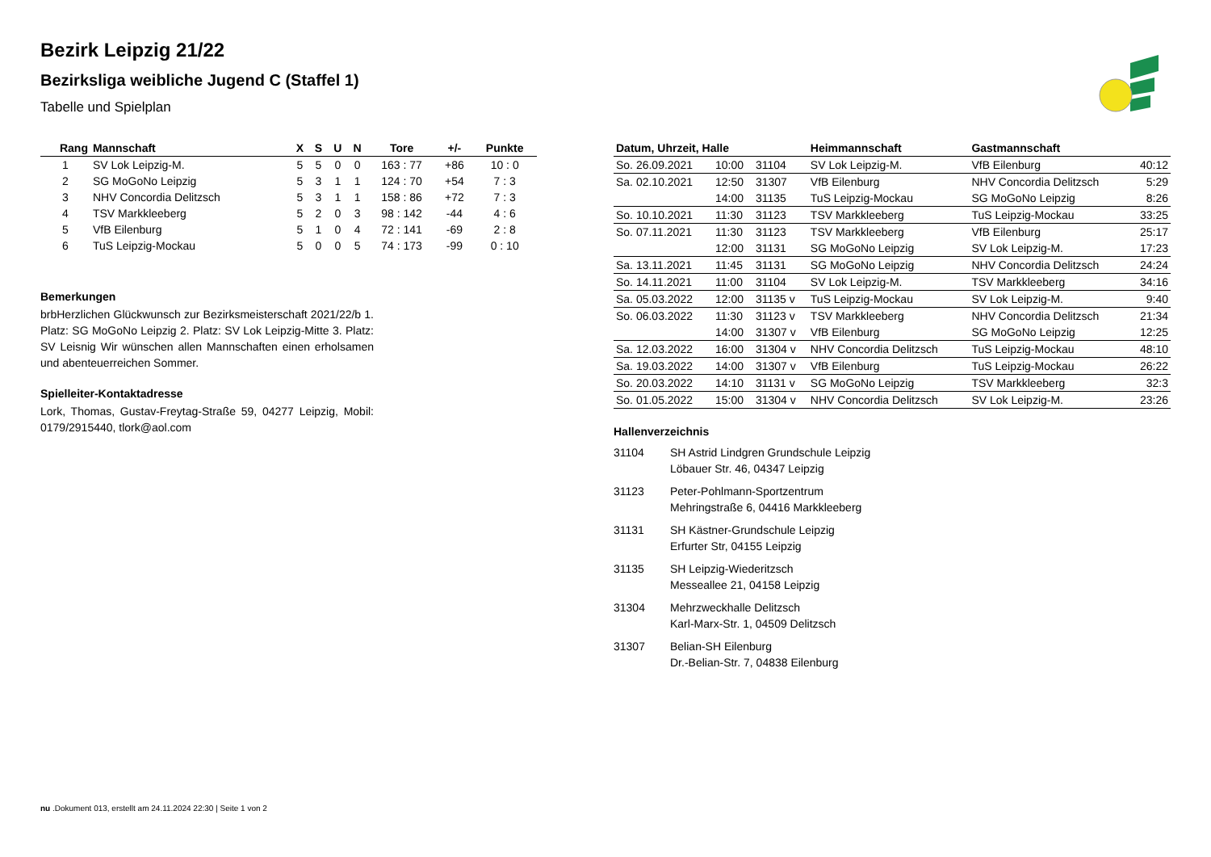Bezirk Leipzig 21/22
Bezirksliga weibliche Jugend C (Staffel 1)
Tabelle und Spielplan
| Rang | Mannschaft | X | S | U | N | Tore | +/- | Punkte |
| --- | --- | --- | --- | --- | --- | --- | --- | --- |
| 1 | SV Lok Leipzig-M. | 5 | 5 | 0 | 0 | 163 : 77 | +86 | 10 : 0 |
| 2 | SG MoGoNo Leipzig | 5 | 3 | 1 | 1 | 124 : 70 | +54 | 7 : 3 |
| 3 | NHV Concordia Delitzsch | 5 | 3 | 1 | 1 | 158 : 86 | +72 | 7 : 3 |
| 4 | TSV Markkleeberg | 5 | 2 | 0 | 3 | 98 : 142 | -44 | 4 : 6 |
| 5 | VfB Eilenburg | 5 | 1 | 0 | 4 | 72 : 141 | -69 | 2 : 8 |
| 6 | TuS Leipzig-Mockau | 5 | 0 | 0 | 5 | 74 : 173 | -99 | 0 : 10 |
Bemerkungen
brbHerzlichen Glückwunsch zur Bezirksmeisterschaft 2021/22/b 1. Platz: SG MoGoNo Leipzig 2. Platz: SV Lok Leipzig-Mitte 3. Platz: SV Leisnig Wir wünschen allen Mannschaften einen erholsamen und abenteuerreichen Sommer.
Spielleiter-Kontaktadresse
Lork, Thomas, Gustav-Freytag-Straße 59, 04277 Leipzig, Mobil: 0179/2915440, tlork@aol.com
| Datum, Uhrzeit, Halle | | | Heimmannschaft | Gastmannschaft | |
| --- | --- | --- | --- | --- | --- |
| So. 26.09.2021 | 10:00 | 31104 | SV Lok Leipzig-M. | VfB Eilenburg | 40:12 |
| Sa. 02.10.2021 | 12:50 | 31307 | VfB Eilenburg | NHV Concordia Delitzsch | 5:29 |
| | 14:00 | 31135 | TuS Leipzig-Mockau | SG MoGoNo Leipzig | 8:26 |
| So. 10.10.2021 | 11:30 | 31123 | TSV Markkleeberg | TuS Leipzig-Mockau | 33:25 |
| So. 07.11.2021 | 11:30 | 31123 | TSV Markkleeberg | VfB Eilenburg | 25:17 |
| | 12:00 | 31131 | SG MoGoNo Leipzig | SV Lok Leipzig-M. | 17:23 |
| Sa. 13.11.2021 | 11:45 | 31131 | SG MoGoNo Leipzig | NHV Concordia Delitzsch | 24:24 |
| So. 14.11.2021 | 11:00 | 31104 | SV Lok Leipzig-M. | TSV Markkleeberg | 34:16 |
| Sa. 05.03.2022 | 12:00 | 31135 v | TuS Leipzig-Mockau | SV Lok Leipzig-M. | 9:40 |
| So. 06.03.2022 | 11:30 | 31123 v | TSV Markkleeberg | NHV Concordia Delitzsch | 21:34 |
| | 14:00 | 31307 v | VfB Eilenburg | SG MoGoNo Leipzig | 12:25 |
| Sa. 12.03.2022 | 16:00 | 31304 v | NHV Concordia Delitzsch | TuS Leipzig-Mockau | 48:10 |
| Sa. 19.03.2022 | 14:00 | 31307 v | VfB Eilenburg | TuS Leipzig-Mockau | 26:22 |
| So. 20.03.2022 | 14:10 | 31131 v | SG MoGoNo Leipzig | TSV Markkleeberg | 32:3 |
| So. 01.05.2022 | 15:00 | 31304 v | NHV Concordia Delitzsch | SV Lok Leipzig-M. | 23:26 |
Hallenverzeichnis
31104 SH Astrid Lindgren Grundschule Leipzig
Löbauer Str. 46, 04347 Leipzig
31123 Peter-Pohlmann-Sportzentrum
Mehringstraße 6, 04416 Markkleeberg
31131 SH Kästner-Grundschule Leipzig
Erfurter Str, 04155 Leipzig
31135 SH Leipzig-Wiederitzsch
Messeallee 21, 04158 Leipzig
31304 Mehrzweckhalle Delitzsch
Karl-Marx-Str. 1, 04509 Delitzsch
31307 Belian-SH Eilenburg
Dr.-Belian-Str. 7, 04838 Eilenburg
nu .Dokument 013, erstellt am 24.11.2024 22:30 | Seite 1 von 2